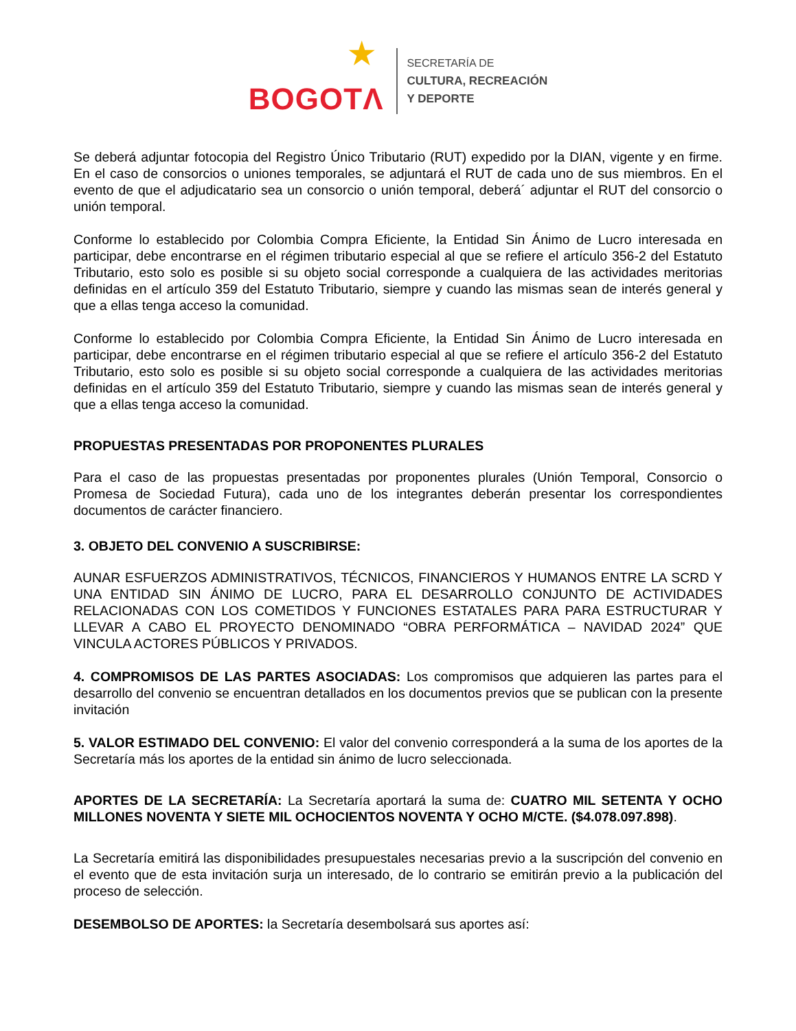★ BOGOTΛ
SECRETARÍA DE
CULTURA, RECREACIÓN
Y DEPORTE
Se deberá adjuntar fotocopia del Registro Único Tributario (RUT) expedido por la DIAN, vigente y en firme. En el caso de consorcios o uniones temporales, se adjuntará el RUT de cada uno de sus miembros. En el evento de que el adjudicatario sea un consorcio o unión temporal, deberá´ adjuntar el RUT del consorcio o unión temporal.
Conforme lo establecido por Colombia Compra Eficiente, la Entidad Sin Ánimo de Lucro interesada en participar, debe encontrarse en el régimen tributario especial al que se refiere el artículo 356-2 del Estatuto Tributario, esto solo es posible si su objeto social corresponde a cualquiera de las actividades meritorias definidas en el artículo 359 del Estatuto Tributario, siempre y cuando las mismas sean de interés general y que a ellas tenga acceso la comunidad.
Conforme lo establecido por Colombia Compra Eficiente, la Entidad Sin Ánimo de Lucro interesada en participar, debe encontrarse en el régimen tributario especial al que se refiere el artículo 356-2 del Estatuto Tributario, esto solo es posible si su objeto social corresponde a cualquiera de las actividades meritorias definidas en el artículo 359 del Estatuto Tributario, siempre y cuando las mismas sean de interés general y que a ellas tenga acceso la comunidad.
PROPUESTAS PRESENTADAS POR PROPONENTES PLURALES
Para el caso de las propuestas presentadas por proponentes plurales (Unión Temporal, Consorcio o Promesa de Sociedad Futura), cada uno de los integrantes deberán presentar los correspondientes documentos de carácter financiero.
3. OBJETO DEL CONVENIO A SUSCRIBIRSE:
AUNAR ESFUERZOS ADMINISTRATIVOS, TÉCNICOS, FINANCIEROS Y HUMANOS ENTRE LA SCRD Y UNA ENTIDAD SIN ÁNIMO DE LUCRO, PARA EL DESARROLLO CONJUNTO DE ACTIVIDADES RELACIONADAS CON LOS COMETIDOS Y FUNCIONES ESTATALES PARA PARA ESTRUCTURAR Y LLEVAR A CABO EL PROYECTO DENOMINADO “OBRA PERFORMÁTICA – NAVIDAD 2024” QUE VINCULA ACTORES PÚBLICOS Y PRIVADOS.
4. COMPROMISOS DE LAS PARTES ASOCIADAS: Los compromisos que adquieren las partes para el desarrollo del convenio se encuentran detallados en los documentos previos que se publican con la presente invitación
5. VALOR ESTIMADO DEL CONVENIO: El valor del convenio corresponderá a la suma de los aportes de la Secretaría más los aportes de la entidad sin ánimo de lucro seleccionada.
APORTES DE LA SECRETARÍA: La Secretaría aportará la suma de: CUATRO MIL SETENTA Y OCHO MILLONES NOVENTA Y SIETE MIL OCHOCIENTOS NOVENTA Y OCHO M/CTE. ($4.078.097.898).
La Secretaría emitirá las disponibilidades presupuestales necesarias previo a la suscripción del convenio en el evento que de esta invitación surja un interesado, de lo contrario se emitirán previo a la publicación del proceso de selección.
DESEMBOLSO DE APORTES: la Secretaría desembolsará sus aportes así: